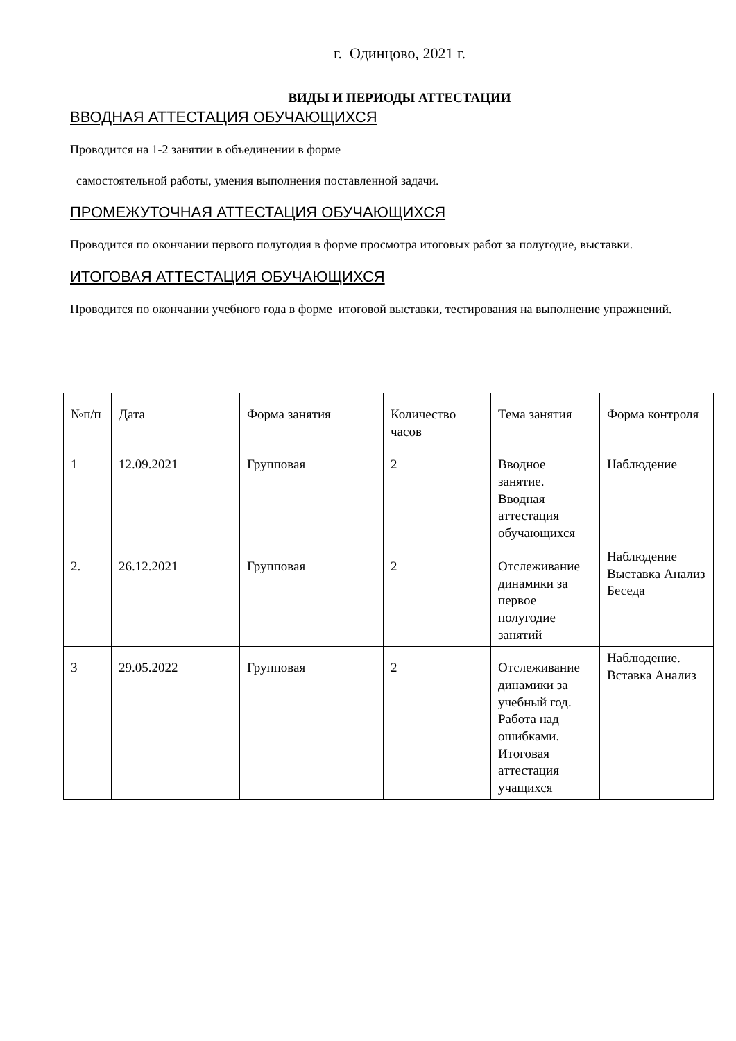г. Одинцово, 2021 г.
ВИДЫ И ПЕРИОДЫ АТТЕСТАЦИИ
ВВОДНАЯ АТТЕСТАЦИЯ ОБУЧАЮЩИХСЯ
Проводится на 1-2 занятии в объединении в форме
самостоятельной работы, умения выполнения поставленной задачи.
ПРОМЕЖУТОЧНАЯ АТТЕСТАЦИЯ ОБУЧАЮЩИХСЯ
Проводится по окончании первого полугодия в форме просмотра итоговых работ за полугодие, выставки.
ИТОГОВАЯ АТТЕСТАЦИЯ ОБУЧАЮЩИХСЯ
Проводится по окончании учебного года в форме итоговой выставки, тестирования на выполнение упражнений.
| №п/п | Дата | Форма занятия | Количество часов | Тема занятия | Форма контроля |
| --- | --- | --- | --- | --- | --- |
| 1 | 12.09.2021 | Групповая | 2 | Вводное занятие. Вводная аттестация обучающихся | Наблюдение |
| 2. | 26.12.2021 | Групповая | 2 | Отслеживание динамики за первое полугодие занятий | Наблюдение Выставка Анализ Беседа |
| 3 | 29.05.2022 | Групповая | 2 | Отслеживание динамики за учебный год. Работа над ошибками. Итоговая аттестация учащихся | Наблюдение. Вставка Анализ |